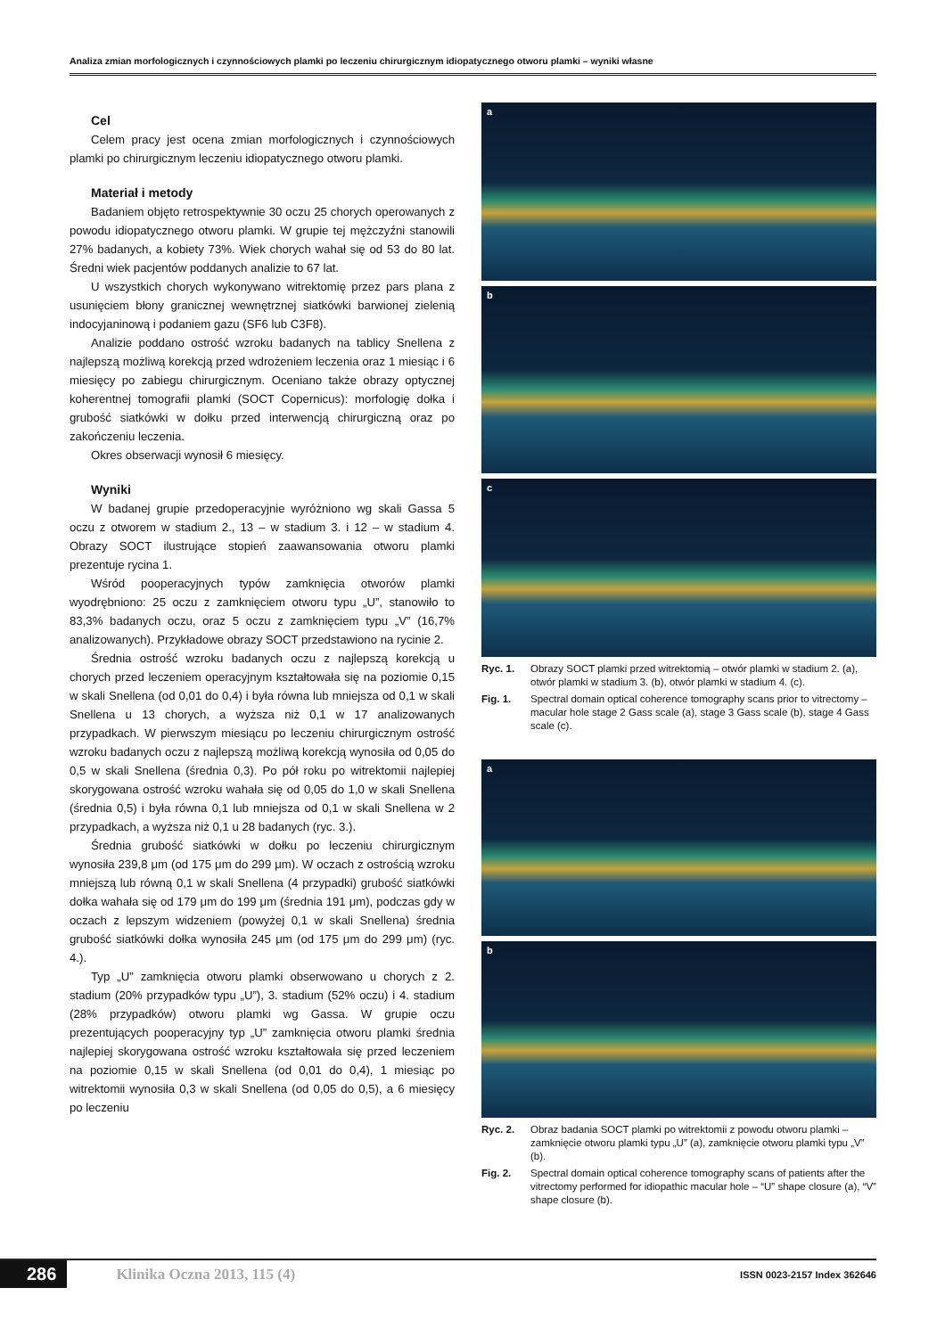Analiza zmian morfologicznych i czynnościowych plamki po leczeniu chirurgicznym idiopatycznego otworu plamki – wyniki własne
Cel
Celem pracy jest ocena zmian morfologicznych i czynnościowych plamki po chirurgicznym leczeniu idiopatycznego otworu plamki.
Materiał i metody
Badaniem objęto retrospektywnie 30 oczu 25 chorych operowanych z powodu idiopatycznego otworu plamki. W grupie tej mężczyźni stanowili 27% badanych, a kobiety 73%. Wiek chorych wahał się od 53 do 80 lat. Średni wiek pacjentów poddanych analizie to 67 lat.
U wszystkich chorych wykonywano witrektomię przez pars plana z usunięciem błony granicznej wewnętrznej siatkówki barwionej zielenią indocyjaninową i podaniem gazu (SF6 lub C3F8).
Analizie poddano ostrość wzroku badanych na tablicy Snellena z najlepszą możliwą korekcją przed wdrożeniem leczenia oraz 1 miesiąc i 6 miesięcy po zabiegu chirurgicznym. Oceniano także obrazy optycznej koherentnej tomografii plamki (SOCT Copernicus): morfologię dołka i grubość siatkówki w dołku przed interwencją chirurgiczną oraz po zakończeniu leczenia.
Okres obserwacji wynosił 6 miesięcy.
Wyniki
W badanej grupie przedoperacyjnie wyróżniono wg skali Gassa 5 oczu z otworem w stadium 2., 13 – w stadium 3. i 12 – w stadium 4. Obrazy SOCT ilustrujące stopień zaawansowania otworu plamki prezentuje rycina 1.
Wśród pooperacyjnych typów zamknięcia otworów plamki wyodrębniono: 25 oczu z zamknięciem otworu typu „U”, stanowiło to 83,3% badanych oczu, oraz 5 oczu z zamknięciem typu „V” (16,7% analizowanych). Przykładowe obrazy SOCT przedstawiono na rycinie 2.
Średnia ostrość wzroku badanych oczu z najlepszą korekcją u chorych przed leczeniem operacyjnym kształtowała się na poziomie 0,15 w skali Snellena (od 0,01 do 0,4) i była równa lub mniejsza od 0,1 w skali Snellena u 13 chorych, a wyższa niż 0,1 w 17 analizowanych przypadkach. W pierwszym miesiącu po leczeniu chirurgicznym ostrość wzroku badanych oczu z najlepszą możliwą korekcją wynosiła od 0,05 do 0,5 w skali Snellena (średnia 0,3). Po pół roku po witrektomii najlepiej skorygowana ostrość wzroku wahała się od 0,05 do 1,0 w skali Snellena (średnia 0,5) i była równa 0,1 lub mniejsza od 0,1 w skali Snellena w 2 przypadkach, a wyższa niż 0,1 u 28 badanych (ryc. 3.).
Średnia grubość siatkówki w dołku po leczeniu chirurgicznym wynosiła 239,8 μm (od 175 μm do 299 μm). W oczach z ostrością wzroku mniejszą lub równą 0,1 w skali Snellena (4 przypadki) grubość siatkówki dołka wahała się od 179 μm do 199 μm (średnia 191 μm), podczas gdy w oczach z lepszym widzeniem (powyżej 0,1 w skali Snellena) średnia grubość siatkówki dołka wynosiła 245 μm (od 175 μm do 299 μm) (ryc. 4.).
Typ „U” zamknięcia otworu plamki obserwowano u chorych z 2. stadium (20% przypadków typu „U”), 3. stadium (52% oczu) i 4. stadium (28% przypadków) otworu plamki wg Gassa. W grupie oczu prezentujących pooperacyjny typ „U” zamknięcia otworu plamki średnia najlepiej skorygowana ostrość wzroku kształtowała się przed leczeniem na poziomie 0,15 w skali Snellena (od 0,01 do 0,4), 1 miesiąc po witrektomii wynosiła 0,3 w skali Snellena (od 0,05 do 0,5), a 6 miesięcy po leczeniu
a
b
c
Ryc. 1. Obrazy SOCT plamki przed witrektomią – otwór plamki w stadium 2. (a), otwór plamki w stadium 3. (b), otwór plamki w stadium 4. (c).
Fig. 1. Spectral domain optical coherence tomography scans prior to vitrectomy – macular hole stage 2 Gass scale (a), stage 3 Gass scale (b), stage 4 Gass scale (c).
a
b
Ryc. 2. Obraz badania SOCT plamki po witrektomii z powodu otworu plamki – zamknięcie otworu plamki typu „U” (a), zamknięcie otworu plamki typu „V” (b).
Fig. 2. Spectral domain optical coherence tomography scans of patients after the vitrectomy performed for idiopathic macular hole – “U” shape closure (a), “V” shape closure (b).
286 Klinika Oczna 2013, 115 (4) ISSN 0023-2157 Index 362646